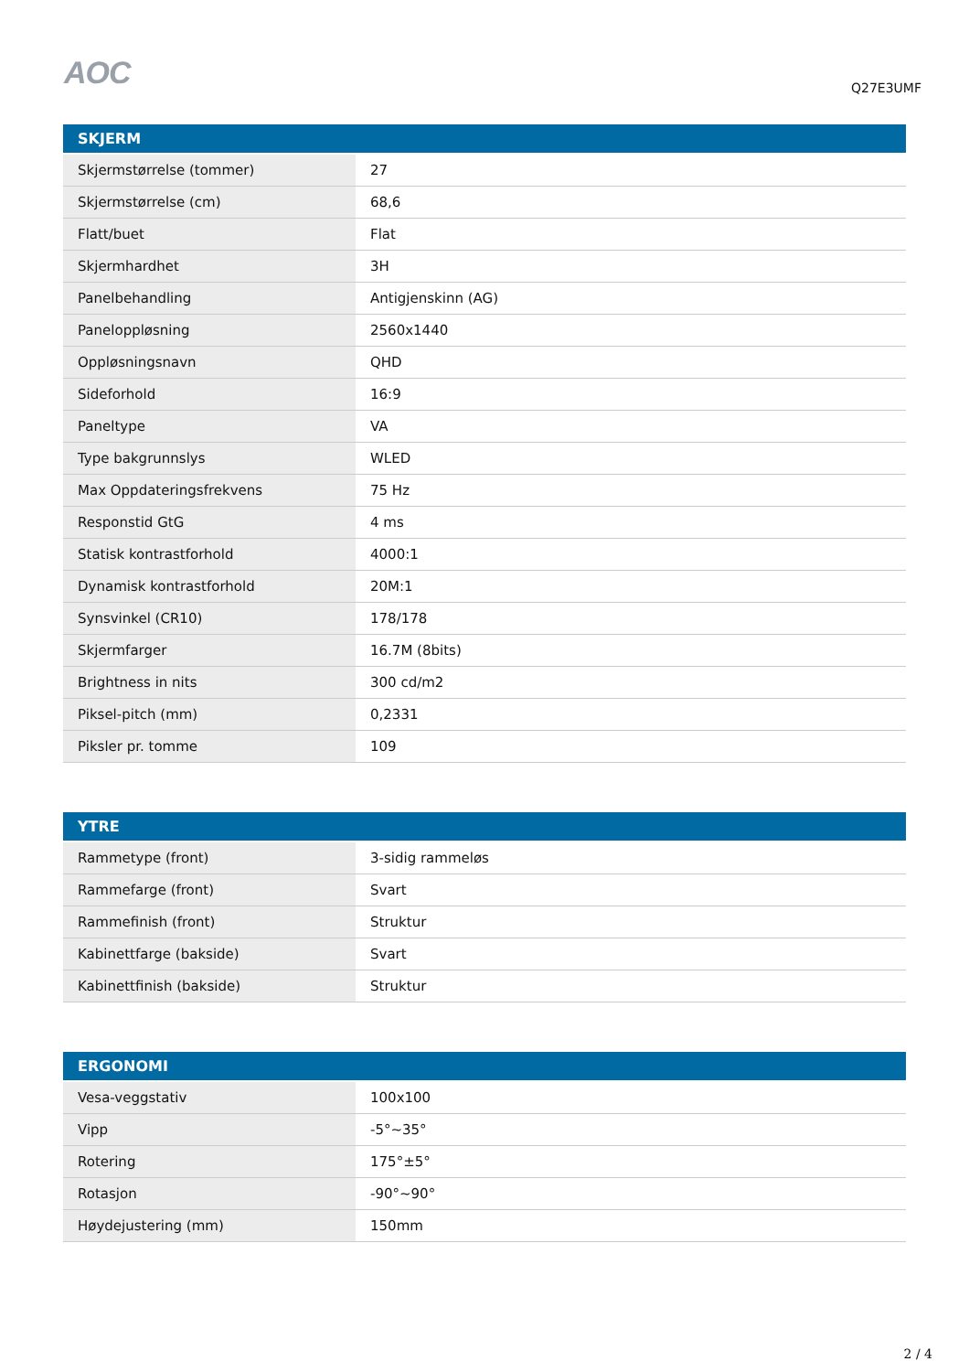AOC
Q27E3UMF
| SKJERM | |
| --- | --- |
| Skjermstørrelse (tommer) | 27 |
| Skjermstørrelse (cm) | 68,6 |
| Flatt/buet | Flat |
| Skjermhardhet | 3H |
| Panelbehandling | Antigjenskinn (AG) |
| Paneloppløsning | 2560x1440 |
| Oppløsningsnavn | QHD |
| Sideforhold | 16:9 |
| Paneltype | VA |
| Type bakgrunnslys | WLED |
| Max Oppdateringsfrekvens | 75 Hz |
| Responstid GtG | 4 ms |
| Statisk kontrastforhold | 4000:1 |
| Dynamisk kontrastforhold | 20M:1 |
| Synsvinkel (CR10) | 178/178 |
| Skjermfarger | 16.7M (8bits) |
| Brightness in nits | 300 cd/m2 |
| Piksel-pitch (mm) | 0,2331 |
| Piksler pr. tomme | 109 |
| YTRE | |
| --- | --- |
| Rammetype (front) | 3-sidig rammeløs |
| Rammefarge (front) | Svart |
| Rammefinish (front) | Struktur |
| Kabinettfarge (bakside) | Svart |
| Kabinettfinish (bakside) | Struktur |
| ERGONOMI | |
| --- | --- |
| Vesa-veggstativ | 100x100 |
| Vipp | -5°~35° |
| Rotering | 175°±5° |
| Rotasjon | -90°~90° |
| Høydejustering (mm) | 150mm |
2 / 4